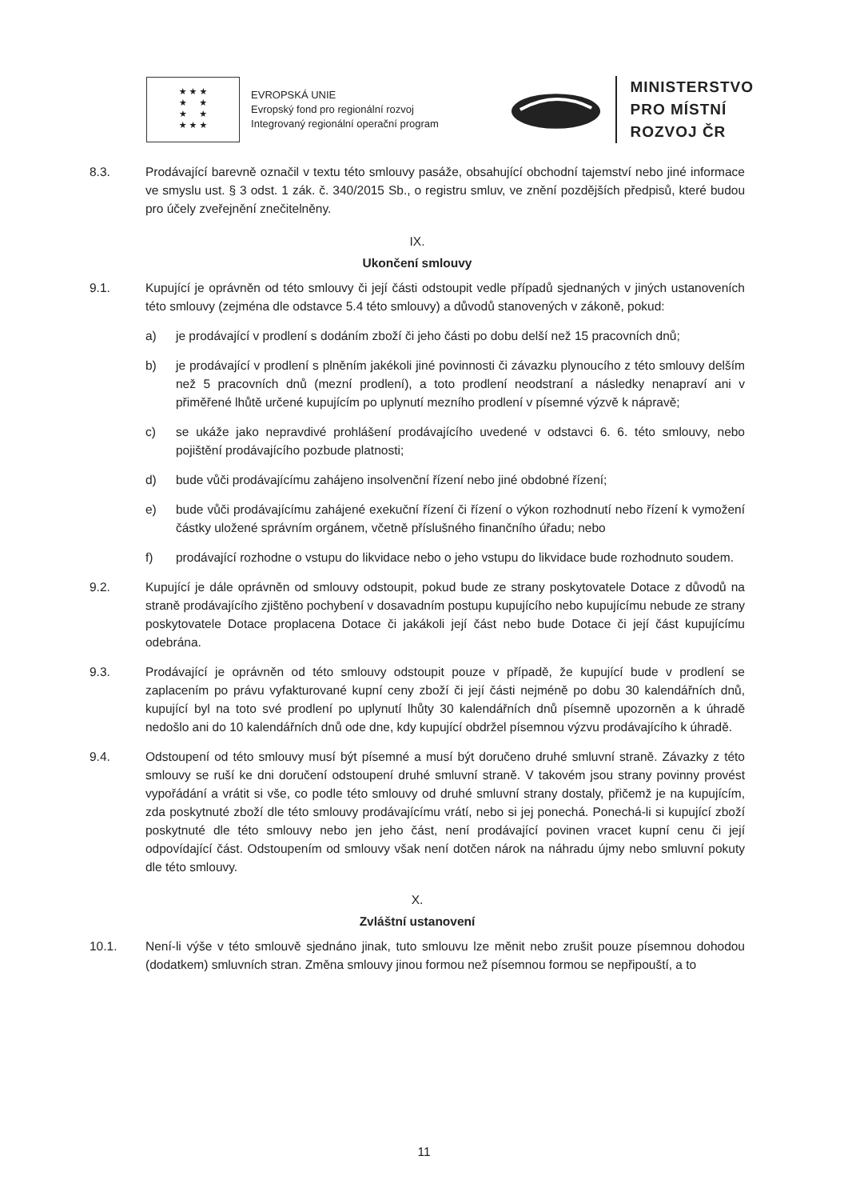★ ★ ★
★ ★
★ ★
★ ★ ★
EVROPSKÁ UNIE
Evropský fond pro regionální rozvoj
Integrovaný regionální operační program
MINISTERSTVO
PRO MÍSTNÍ
ROZVOJ ČR
8.3. Prodávající barevně označil v textu této smlouvy pasáže, obsahující obchodní tajemství nebo jiné informace ve smyslu ust. § 3 odst. 1 zák. č. 340/2015 Sb., o registru smluv, ve znění pozdějších předpisů, které budou pro účely zveřejnění znečitelněny.
IX.
Ukončení smlouvy
9.1. Kupující je oprávněn od této smlouvy či její části odstoupit vedle případů sjednaných v jiných ustanoveních této smlouvy (zejména dle odstavce 5.4 této smlouvy) a důvodů stanovených v zákoně, pokud:
a) je prodávající v prodlení s dodáním zboží či jeho části po dobu delší než 15 pracovních dnů;
b) je prodávající v prodlení s plněním jakékoli jiné povinnosti či závazku plynoucího z této smlouvy delším než 5 pracovních dnů (mezní prodlení), a toto prodlení neodstraní a následky nenapraví ani v přiměřené lhůtě určené kupujícím po uplynutí mezního prodlení v písemné výzvě k nápravě;
c) se ukáže jako nepravdivé prohlášení prodávajícího uvedené v odstavci 6. 6. této smlouvy, nebo pojištění prodávajícího pozbude platnosti;
d) bude vůči prodávajícímu zahájeno insolvenční řízení nebo jiné obdobné řízení;
e) bude vůči prodávajícímu zahájené exekuční řízení či řízení o výkon rozhodnutí nebo řízení k vymožení částky uložené správním orgánem, včetně příslušného finančního úřadu; nebo
f) prodávající rozhodne o vstupu do likvidace nebo o jeho vstupu do likvidace bude rozhodnuto soudem.
9.2. Kupující je dále oprávněn od smlouvy odstoupit, pokud bude ze strany poskytovatele Dotace z důvodů na straně prodávajícího zjištěno pochybení v dosavadním postupu kupujícího nebo kupujícímu nebude ze strany poskytovatele Dotace proplacena Dotace či jakákoli její část nebo bude Dotace či její část kupujícímu odebrána.
9.3. Prodávající je oprávněn od této smlouvy odstoupit pouze v případě, že kupující bude v prodlení se zaplacením po právu vyfakturované kupní ceny zboží či její části nejméně po dobu 30 kalendářních dnů, kupující byl na toto své prodlení po uplynutí lhůty 30 kalendářních dnů písemně upozorněn a k úhradě nedošlo ani do 10 kalendářních dnů ode dne, kdy kupující obdržel písemnou výzvu prodávajícího k úhradě.
9.4. Odstoupení od této smlouvy musí být písemné a musí být doručeno druhé smluvní straně. Závazky z této smlouvy se ruší ke dni doručení odstoupení druhé smluvní straně. V takovém jsou strany povinny provést vypořádání a vrátit si vše, co podle této smlouvy od druhé smluvní strany dostaly, přičemž je na kupujícím, zda poskytnuté zboží dle této smlouvy prodávajícímu vrátí, nebo si jej ponechá. Ponechá-li si kupující zboží poskytnuté dle této smlouvy nebo jen jeho část, není prodávající povinen vracet kupní cenu či její odpovídající část. Odstoupením od smlouvy však není dotčen nárok na náhradu újmy nebo smluvní pokuty dle této smlouvy.
X.
Zvláštní ustanovení
10.1. Není-li výše v této smlouvě sjednáno jinak, tuto smlouvu lze měnit nebo zrušit pouze písemnou dohodou (dodatkem) smluvních stran. Změna smlouvy jinou formou než písemnou formou se nepřipouští, a to
11